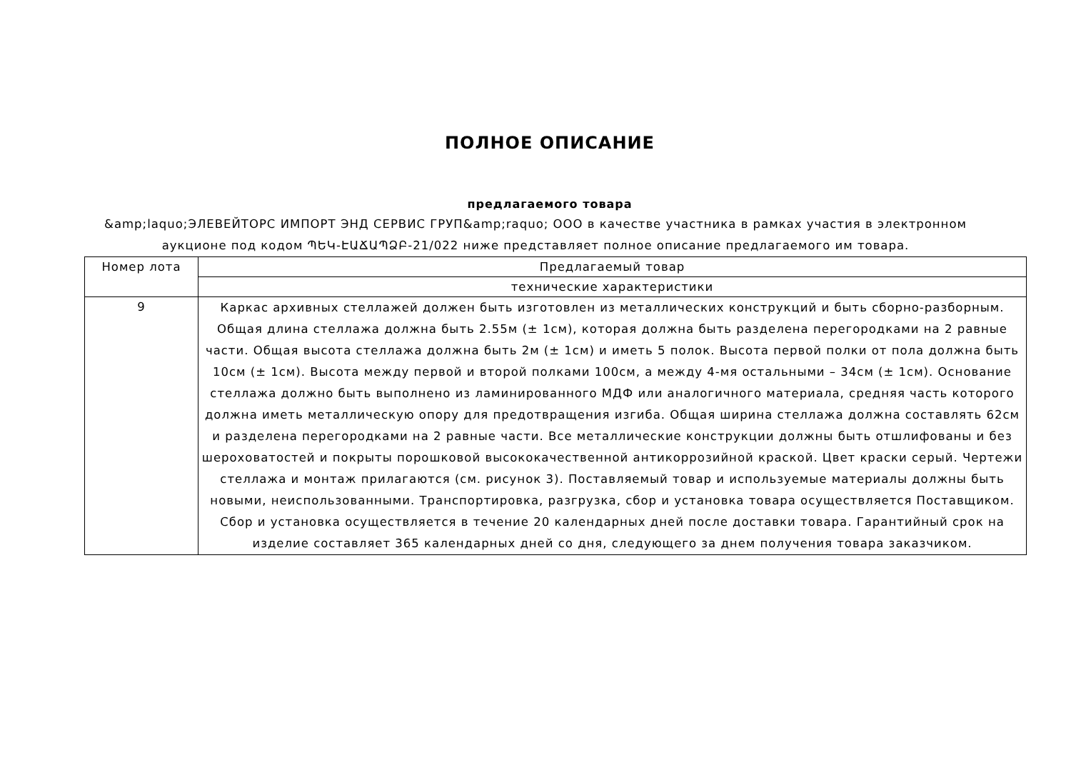ПОЛНОЕ ОПИСАНИЕ
предлагаемого товара
&amp;laquo;ЭЛЕВЕЙТОРС ИМПОРТ ЭНД СЕРВИС ГРУП&amp;raquo; ООО в качестве участника в рамках участия в электронном аукционе под кодом ՊԵԿ-ԷԱՃԱՊՁԲ-21/022 ниже представляет полное описание предлагаемого им товара.
| Номер лота | Предлагаемый товар |
| | технические характеристики |
| 9 | Каркас архивных стеллажей должен быть изготовлен из металлических конструкций и быть сборно-разборным. Общая длина стеллажа должна быть 2.55м (± 1см), которая должна быть разделена перегородками на 2 равные части. Общая высота стеллажа должна быть 2м (± 1см) и иметь 5 полок. Высота первой полки от пола должна быть 10см (± 1см). Высота между первой и второй полками 100см, а между 4-мя остальными – 34см (± 1см). Основание стеллажа должно быть выполнено из ламинированного МДФ или аналогичного материала, средняя часть которого должна иметь металлическую опору для предотвращения изгиба. Общая ширина стеллажа должна составлять 62см и разделена перегородками на 2 равные части. Все металлические конструкции должны быть отшлифованы и без шероховатостей и покрыты порошковой высококачественной антикоррозийной краской. Цвет краски серый. Чертежи стеллажа и монтаж прилагаются (см. рисунок 3). Поставляемый товар и используемые материалы должны быть новыми, неиспользованными. Транспортировка, разгрузка, сбор и установка товара осуществляется Поставщиком. Сбор и установка осуществляется в течение 20 календарных дней после доставки товара. Гарантийный срок на изделие составляет 365 календарных дней со дня, следующего за днем получения товара заказчиком. |